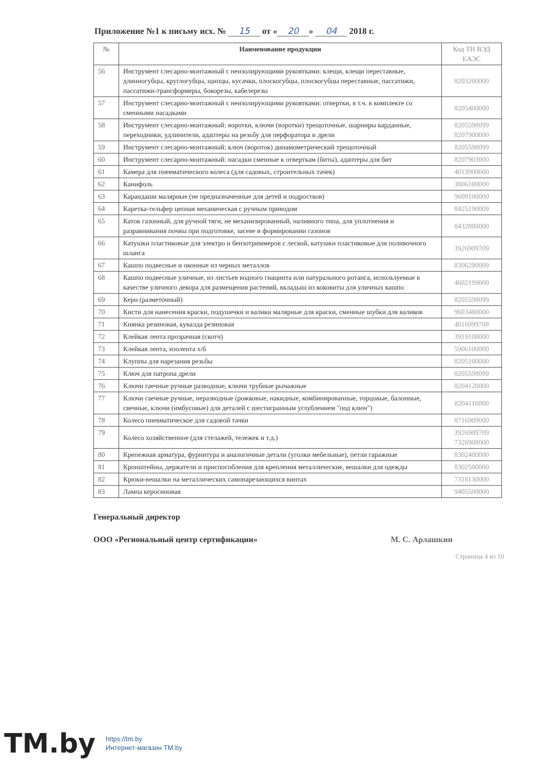Приложение №1 к письму исх. № 15 от « 20 » 04 2018 г.
| № | Наименование продукции | Код ТН ВЭД ЕАЭС |
| --- | --- | --- |
| 56 | Инструмент слесарно-монтажный с неизолирующими рукоятками: клещи, клещи переставные, длинногубцы, круглогубцы, щипцы, кусачки, плоскогубцы, плоскогубцы переставные, пассатижи, пассатижи-трансформеры, бокорезы, кабелерезы | 8203200000 |
| 57 | Инструмент слесарно-монтажный с неизолирующими рукоятками: отвертки, в т.ч. в комплекте со сменными насадками | 8205400000 |
| 58 | Инструмент слесарно-монтажный: воротки, ключи (воротки) трещоточные, шарниры карданные, переходники, удлинители, адаптеры на резьбу для перфоратора и дрели | 8205598099 8207900000 |
| 59 | Инструмент слесарно-монтажный: ключ (вороток) динамометрический трещоточный | 8205598099 |
| 60 | Инструмент слесарно-монтажный: насадки сменные к отверткам (биты), адаптеры для бит | 8207903000 |
| 61 | Камера для пневматического колеса (для садовых, строительных тачек) | 4013900000 |
| 62 | Канифоль | 3806100000 |
| 63 | Карандаши малярные (не предназначенные для детей и подростков) | 9609100000 |
| 64 | Каретка-тельфер цепная механическая с ручным приводом | 8425190009 |
| 65 | Каток газонный, для ручной тяги, не механизированный, наливного типа, для уплотнения и разравнивания почвы при подготовке, засеве и формировании газонов | 8432800000 |
| 66 | Катушки пластиковые для электро и бензотриммеров с леской, катушки пластиковые для поливочного шланга | 3926909709 |
| 67 | Кашпо подвесные и оконные из черных металлов | 8306290009 |
| 68 | Кашпо подвесные уличные, из листьев водного гиацинта или натурального ротанга, используемые в качестве уличного декора для размещения растений, вкладыш из коковиты для уличных кашпо | 4602199000 |
| 69 | Керн (разметочный) | 8205598099 |
| 70 | Кисти для нанесения краски, подушечки и валики малярные для краски, сменные шубки для валиков | 9603400000 |
| 71 | Киянка резиновая, кувалда резиновая | 4016999708 |
| 72 | Клейкая лента прозрачная (скотч) | 3919108000 |
| 73 | Клейкая лента, изолента х/б | 5906100000 |
| 74 | Клуппы для нарезания резьбы | 8205100000 |
| 75 | Ключ для патрона дрели | 8205598099 |
| 76 | Ключи гаечные ручные разводные, ключи трубные рычажные | 8204120000 |
| 77 | Ключи гаечные ручные, неразводные (рожковые, накидные, комбинированные, торцовые, балонные, свечные, ключи (имбусовые) для деталей с шестигранным углублением "под ключ") | 8204110000 |
| 78 | Колесо пневматическое для садовой тачки | 8716909000 |
| 79 | Колесо хозяйственное (для стелажей, тележек и т.д.) | 3926909709 7326908000 |
| 80 | Крепежная арматура, фурнитура и аналогичные детали (уголки мебельные), петли гаражные | 8302400000 |
| 81 | Кронштейны, держатели и приспособления для крепления металлические, вешалки для одежды | 8302500000 |
| 82 | Крюки-вешалки на металлических самонарезающихся винтах | 7318130000 |
| 83 | Лампа керосиновая | 9405500000 |
Генеральный директор
ООО «Региональный центр сертификации» М. С. Арлашкин
Страница 4 из 10
TM.by https://tm.by
Интернет-магазин TM.by